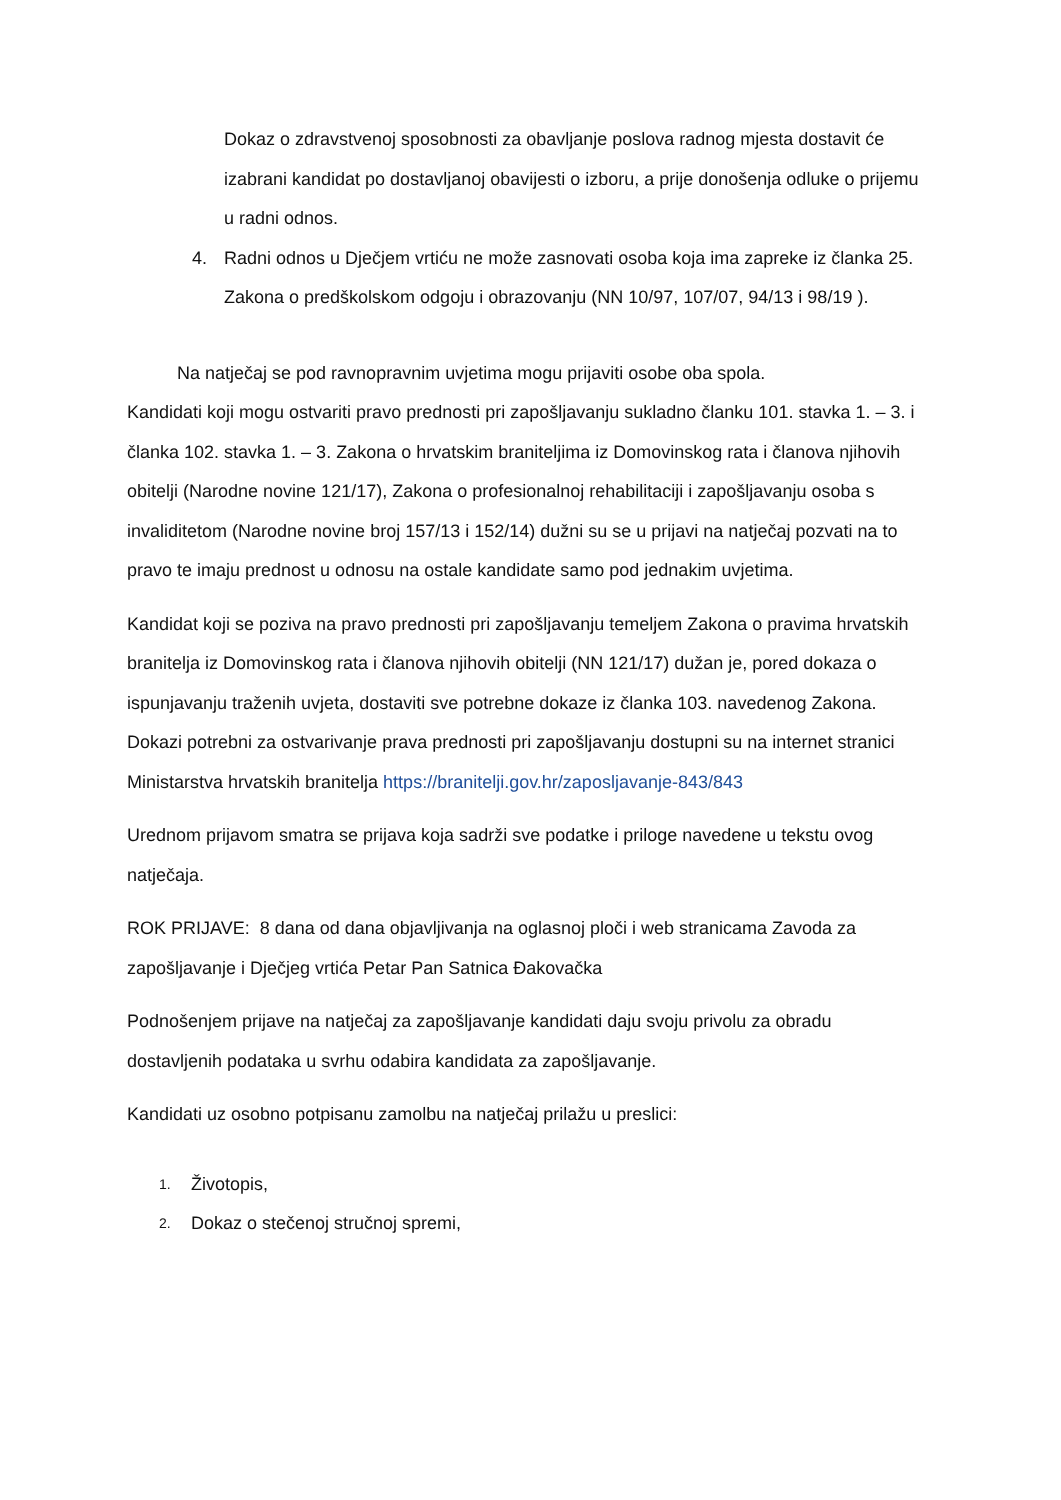Dokaz o zdravstvenoj sposobnosti za obavljanje poslova radnog mjesta dostavit će izabrani kandidat po dostavljanoj obavijesti o izboru, a prije donošenja odluke o prijemu u radni odnos.
4. Radni odnos u Dječjem vrtiću ne može zasnovati osoba koja ima zapreke iz članka 25. Zakona o predškolskom odgoju i obrazovanju (NN 10/97, 107/07, 94/13 i 98/19 ).
Na natječaj se pod ravnopravnim uvjetima mogu prijaviti osobe oba spola.
Kandidati koji mogu ostvariti pravo prednosti pri zapošljavanju sukladno članku 101. stavka 1. – 3. i članka 102. stavka 1. – 3. Zakona o hrvatskim braniteljima iz Domovinskog rata i članova njihovih obitelji (Narodne novine 121/17), Zakona o profesionalnoj rehabilitaciji i zapošljavanju osoba s invaliditetom (Narodne novine broj 157/13 i 152/14) dužni su se u prijavi na natječaj pozvati na to pravo te imaju prednost u odnosu na ostale kandidate samo pod jednakim uvjetima.
Kandidat koji se poziva na pravo prednosti pri zapošljavanju temeljem Zakona o pravima hrvatskih branitelja iz Domovinskog rata i članova njihovih obitelji (NN 121/17) dužan je, pored dokaza o ispunjavanju traženih uvjeta, dostaviti sve potrebne dokaze iz članka 103. navedenog Zakona. Dokazi potrebni za ostvarivanje prava prednosti pri zapošljavanju dostupni su na internet stranici Ministarstva hrvatskih branitelja https://branitelji.gov.hr/zaposljavanje-843/843
Urednom prijavom smatra se prijava koja sadrži sve podatke i priloge navedene u tekstu ovog natječaja.
ROK PRIJAVE: 8 dana od dana objavljivanja na oglasnoj ploči i web stranicama Zavoda za zapošljavanje i Dječjeg vrtića Petar Pan Satnica Đakovačka
Podnošenjem prijave na natječaj za zapošljavanje kandidati daju svoju privolu za obradu dostavljenih podataka u svrhu odabira kandidata za zapošljavanje.
Kandidati uz osobno potpisanu zamolbu na natječaj prilažu u preslici:
1. Životopis,
2. Dokaz o stečenoj stručnoj spremi,